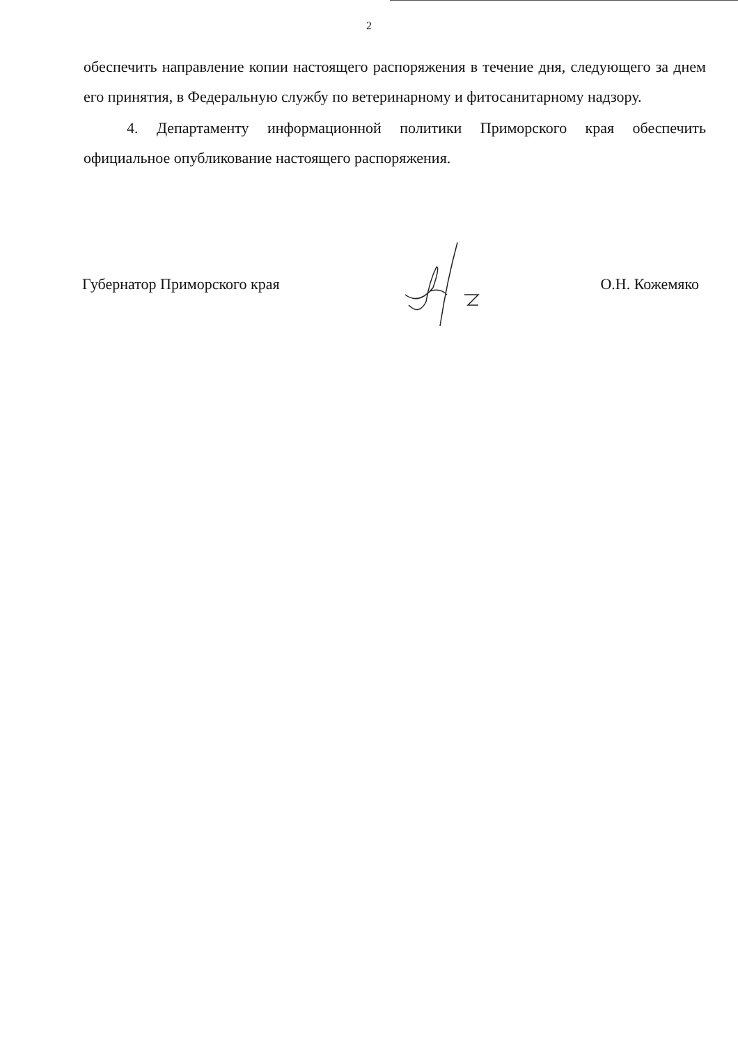2
обеспечить направление копии настоящего распоряжения в течение дня, следующего за днем его принятия, в Федеральную службу по ветеринарному и фитосанитарному надзору.
4. Департаменту информационной политики Приморского края обеспечить официальное опубликование настоящего распоряжения.
Губернатор Приморского края О.Н. Кожемяко